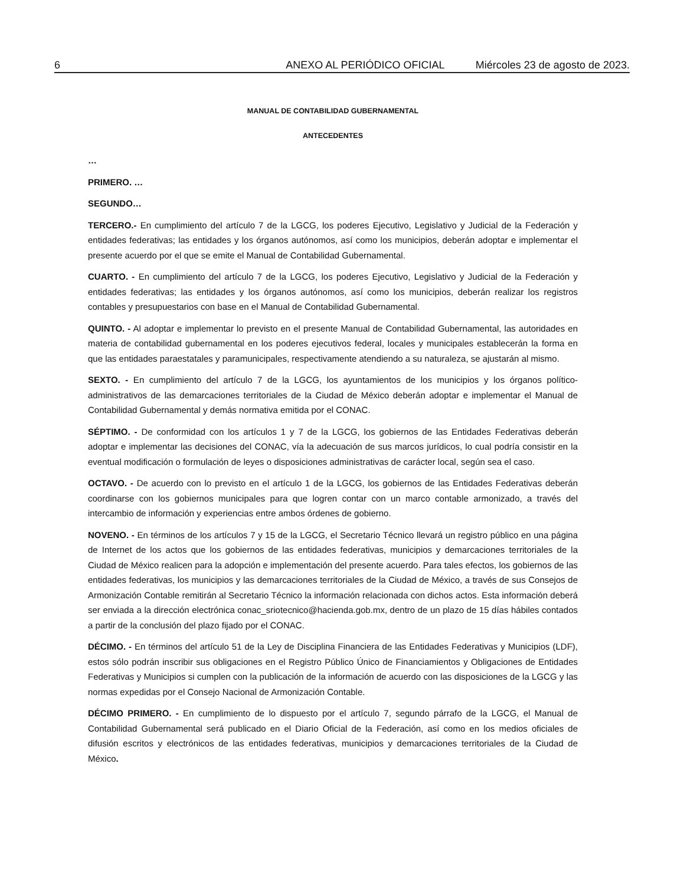6 ANEXO AL PERIÓDICO OFICIAL Miércoles 23 de agosto de 2023.
MANUAL DE CONTABILIDAD GUBERNAMENTAL
ANTECEDENTES
…
PRIMERO. …
SEGUNDO…
TERCERO.- En cumplimiento del artículo 7 de la LGCG, los poderes Ejecutivo, Legislativo y Judicial de la Federación y entidades federativas; las entidades y los órganos autónomos, así como los municipios, deberán adoptar e implementar el presente acuerdo por el que se emite el Manual de Contabilidad Gubernamental.
CUARTO. - En cumplimiento del artículo 7 de la LGCG, los poderes Ejecutivo, Legislativo y Judicial de la Federación y entidades federativas; las entidades y los órganos autónomos, así como los municipios, deberán realizar los registros contables y presupuestarios con base en el Manual de Contabilidad Gubernamental.
QUINTO. - Al adoptar e implementar lo previsto en el presente Manual de Contabilidad Gubernamental, las autoridades en materia de contabilidad gubernamental en los poderes ejecutivos federal, locales y municipales establecerán la forma en que las entidades paraestatales y paramunicipales, respectivamente atendiendo a su naturaleza, se ajustarán al mismo.
SEXTO. - En cumplimiento del artículo 7 de la LGCG, los ayuntamientos de los municipios y los órganos político-administrativos de las demarcaciones territoriales de la Ciudad de México deberán adoptar e implementar el Manual de Contabilidad Gubernamental y demás normativa emitida por el CONAC.
SÉPTIMO. - De conformidad con los artículos 1 y 7 de la LGCG, los gobiernos de las Entidades Federativas deberán adoptar e implementar las decisiones del CONAC, vía la adecuación de sus marcos jurídicos, lo cual podría consistir en la eventual modificación o formulación de leyes o disposiciones administrativas de carácter local, según sea el caso.
OCTAVO. - De acuerdo con lo previsto en el artículo 1 de la LGCG, los gobiernos de las Entidades Federativas deberán coordinarse con los gobiernos municipales para que logren contar con un marco contable armonizado, a través del intercambio de información y experiencias entre ambos órdenes de gobierno.
NOVENO. - En términos de los artículos 7 y 15 de la LGCG, el Secretario Técnico llevará un registro público en una página de Internet de los actos que los gobiernos de las entidades federativas, municipios y demarcaciones territoriales de la Ciudad de México realicen para la adopción e implementación del presente acuerdo. Para tales efectos, los gobiernos de las entidades federativas, los municipios y las demarcaciones territoriales de la Ciudad de México, a través de sus Consejos de Armonización Contable remitirán al Secretario Técnico la información relacionada con dichos actos. Esta información deberá ser enviada a la dirección electrónica conac_sriotecnico@hacienda.gob.mx, dentro de un plazo de 15 días hábiles contados a partir de la conclusión del plazo fijado por el CONAC.
DÉCIMO. - En términos del artículo 51 de la Ley de Disciplina Financiera de las Entidades Federativas y Municipios (LDF), estos sólo podrán inscribir sus obligaciones en el Registro Público Único de Financiamientos y Obligaciones de Entidades Federativas y Municipios si cumplen con la publicación de la información de acuerdo con las disposiciones de la LGCG y las normas expedidas por el Consejo Nacional de Armonización Contable.
DÉCIMO PRIMERO. - En cumplimiento de lo dispuesto por el artículo 7, segundo párrafo de la LGCG, el Manual de Contabilidad Gubernamental será publicado en el Diario Oficial de la Federación, así como en los medios oficiales de difusión escritos y electrónicos de las entidades federativas, municipios y demarcaciones territoriales de la Ciudad de México.